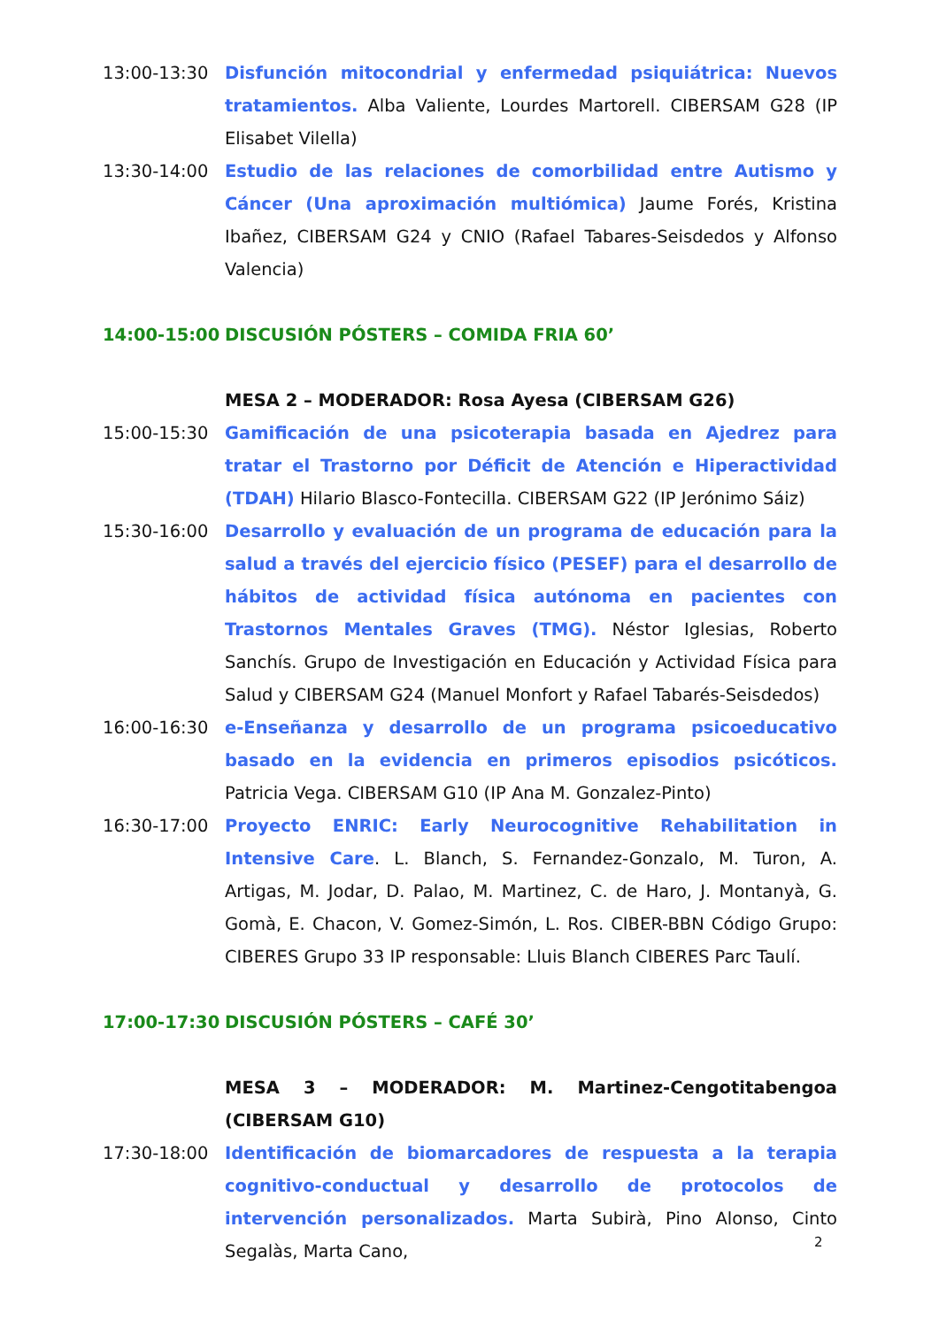13:00-13:30 Disfunción mitocondrial y enfermedad psiquiátrica: Nuevos tratamientos. Alba Valiente, Lourdes Martorell. CIBERSAM G28 (IP Elisabet Vilella)
13:30-14:00 Estudio de las relaciones de comorbilidad entre Autismo y Cáncer (Una aproximación multiómica) Jaume Forés, Kristina Ibañez, CIBERSAM G24 y CNIO (Rafael Tabares-Seisdedos y Alfonso Valencia)
14:00-15:00 DISCUSIÓN PÓSTERS – COMIDA FRIA 60’
MESA 2 – MODERADOR: Rosa Ayesa (CIBERSAM G26)
15:00-15:30 Gamificación de una psicoterapia basada en Ajedrez para tratar el Trastorno por Déficit de Atención e Hiperactividad (TDAH) Hilario Blasco-Fontecilla. CIBERSAM G22 (IP Jerónimo Sáiz)
15:30-16:00 Desarrollo y evaluación de un programa de educación para la salud a través del ejercicio físico (PESEF) para el desarrollo de hábitos de actividad física autónoma en pacientes con Trastornos Mentales Graves (TMG). Néstor Iglesias, Roberto Sanchís. Grupo de Investigación en Educación y Actividad Física para Salud y CIBERSAM G24 (Manuel Monfort y Rafael Tabarés-Seisdedos)
16:00-16:30 e-Enseñanza y desarrollo de un programa psicoeducativo basado en la evidencia en primeros episodios psicóticos. Patricia Vega. CIBERSAM G10 (IP Ana M. Gonzalez-Pinto)
16:30-17:00 Proyecto ENRIC: Early Neurocognitive Rehabilitation in Intensive Care. L. Blanch, S. Fernandez-Gonzalo, M. Turon, A. Artigas, M. Jodar, D. Palao, M. Martinez, C. de Haro, J. Montanyà, G. Gomà, E. Chacon, V. Gomez-Simón, L. Ros. CIBER-BBN Código Grupo: CIBERES Grupo 33 IP responsable: Lluis Blanch CIBERES Parc Taulí.
17:00-17:30 DISCUSIÓN PÓSTERS – CAFÉ 30’
MESA 3 – MODERADOR: M. Martinez-Cengotitabengoa (CIBERSAM G10)
17:30-18:00 Identificación de biomarcadores de respuesta a la terapia cognitivo-conductual y desarrollo de protocolos de intervención personalizados. Marta Subirà, Pino Alonso, Cinto Segalàs, Marta Cano,
2